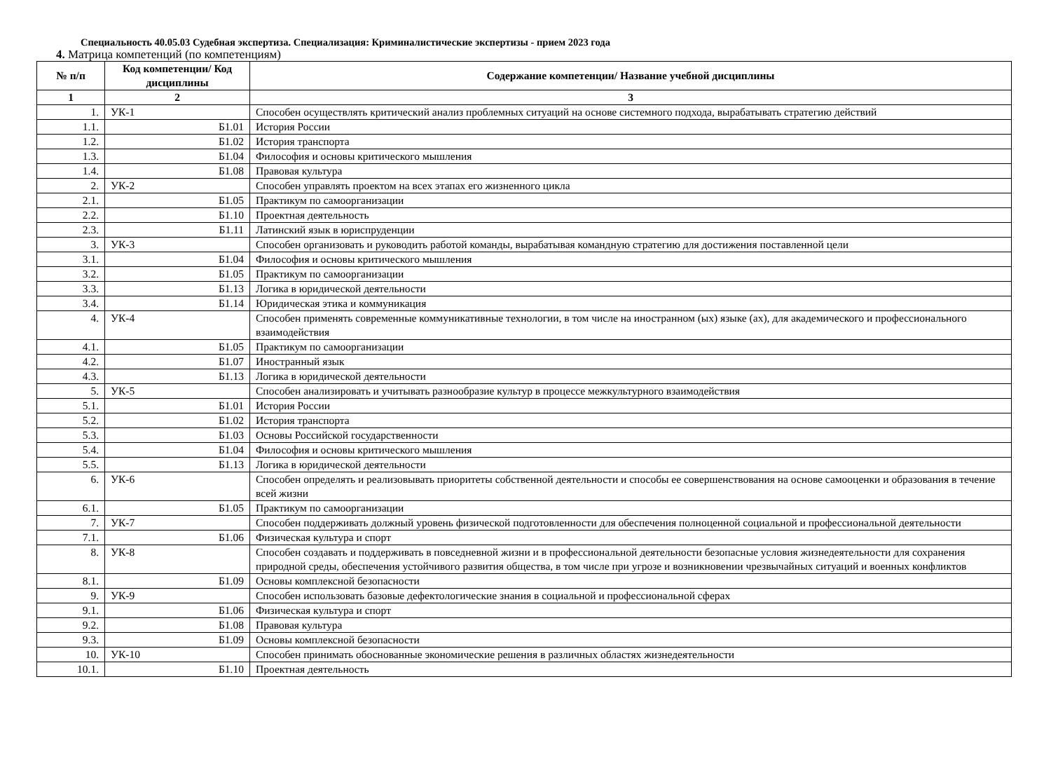Специальность 40.05.03 Судебная экспертиза. Специализация: Криминалистические экспертизы - прием 2023 года
4. Матрица компетенций (по компетенциям)
| № п/п | Код компетенции/ Код дисциплины | Содержание компетенции/ Название учебной дисциплины |
| --- | --- | --- |
| 1 | 2 | 3 |
| 1. | УК-1 | Способен осуществлять критический анализ проблемных ситуаций на основе системного подхода, вырабатывать стратегию действий |
| 1.1. | Б1.01 | История России |
| 1.2. | Б1.02 | История транспорта |
| 1.3. | Б1.04 | Философия и основы критического мышления |
| 1.4. | Б1.08 | Правовая культура |
| 2. | УК-2 | Способен управлять проектом на всех этапах его жизненного цикла |
| 2.1. | Б1.05 | Практикум по самоорганизации |
| 2.2. | Б1.10 | Проектная деятельность |
| 2.3. | Б1.11 | Латинский язык в юриспруденции |
| 3. | УК-3 | Способен организовать и руководить работой команды, вырабатывая командную стратегию для достижения поставленной цели |
| 3.1. | Б1.04 | Философия и основы критического мышления |
| 3.2. | Б1.05 | Практикум по самоорганизации |
| 3.3. | Б1.13 | Логика в юридической деятельности |
| 3.4. | Б1.14 | Юридическая этика и коммуникация |
| 4. | УК-4 | Способен применять современные коммуникативные технологии, в том числе на иностранном (ых) языке (ах), для академического и профессионального взаимодействия |
| 4.1. | Б1.05 | Практикум по самоорганизации |
| 4.2. | Б1.07 | Иностранный язык |
| 4.3. | Б1.13 | Логика в юридической деятельности |
| 5. | УК-5 | Способен анализировать и учитывать разнообразие культур в процессе межкультурного взаимодействия |
| 5.1. | Б1.01 | История России |
| 5.2. | Б1.02 | История транспорта |
| 5.3. | Б1.03 | Основы Российской государственности |
| 5.4. | Б1.04 | Философия и основы критического мышления |
| 5.5. | Б1.13 | Логика в юридической деятельности |
| 6. | УК-6 | Способен определять и реализовывать приоритеты собственной деятельности и способы ее совершенствования на основе самооценки и образования в течение всей жизни |
| 6.1. | Б1.05 | Практикум по самоорганизации |
| 7. | УК-7 | Способен поддерживать должный уровень физической подготовленности для обеспечения полноценной социальной и профессиональной деятельности |
| 7.1. | Б1.06 | Физическая культура и спорт |
| 8. | УК-8 | Способен создавать и поддерживать в повседневной жизни и в профессиональной деятельности безопасные условия жизнедеятельности для сохранения природной среды, обеспечения устойчивого развития общества, в том числе при угрозе и возникновении чрезвычайных ситуаций и военных конфликтов |
| 8.1. | Б1.09 | Основы комплексной безопасности |
| 9. | УК-9 | Способен использовать базовые дефектологические знания в социальной и профессиональной сферах |
| 9.1. | Б1.06 | Физическая культура и спорт |
| 9.2. | Б1.08 | Правовая культура |
| 9.3. | Б1.09 | Основы комплексной безопасности |
| 10. | УК-10 | Способен принимать обоснованные экономические решения в различных областях жизнедеятельности |
| 10.1. | Б1.10 | Проектная деятельность |